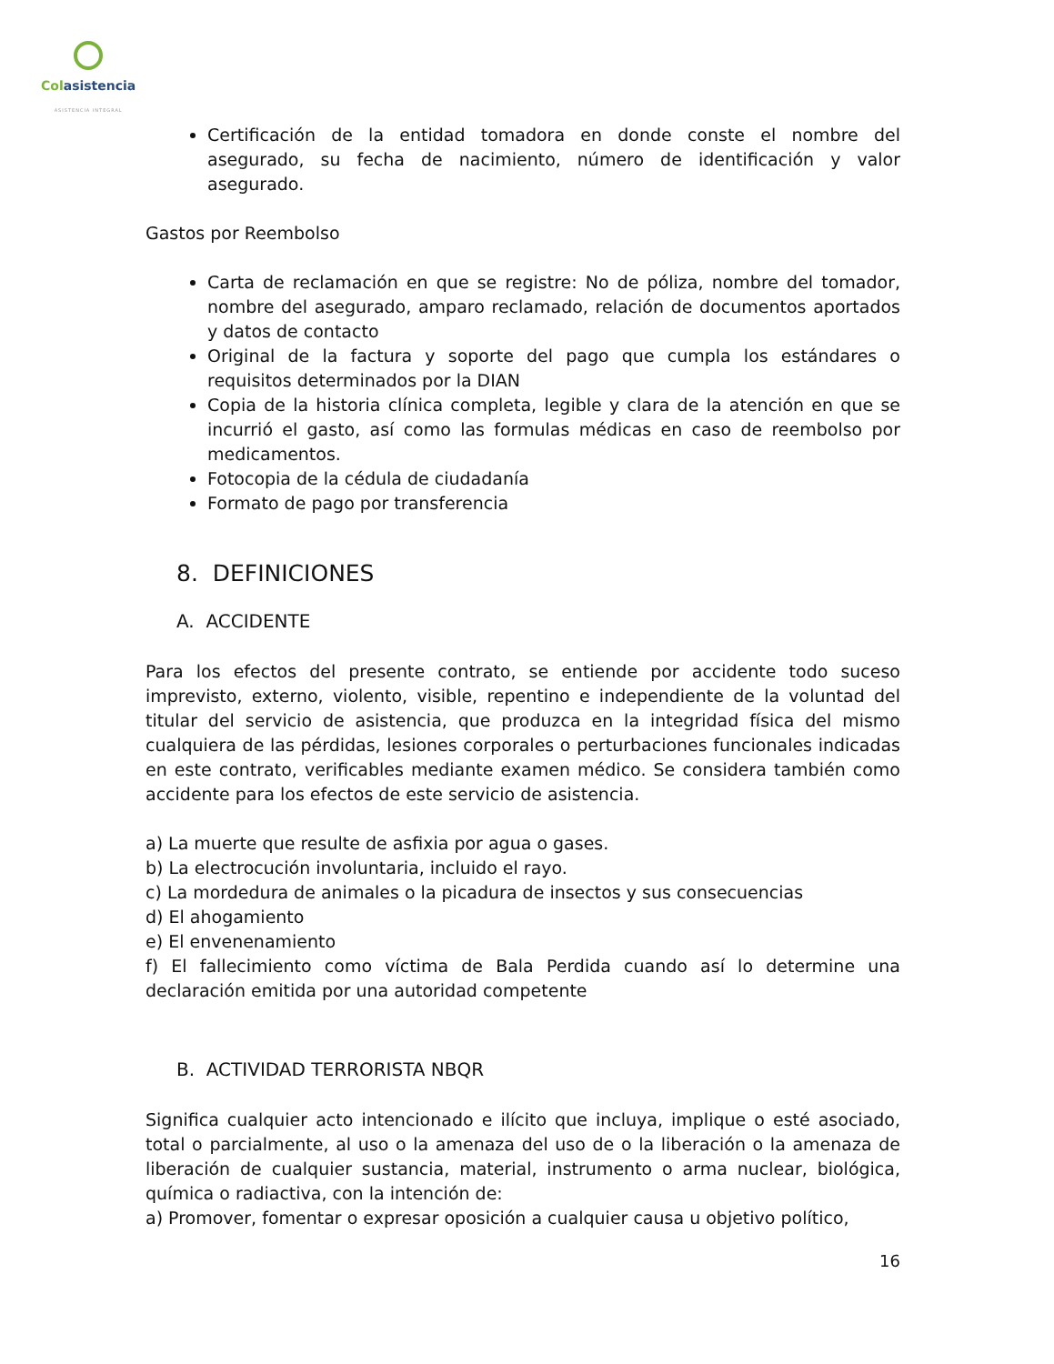Colasistencia
ASISTENCIA INTEGRAL
Certificación de la entidad tomadora en donde conste el nombre del asegurado, su fecha de nacimiento, número de identificación y valor asegurado.
Gastos por Reembolso
Carta de reclamación en que se registre: No de póliza, nombre del tomador, nombre del asegurado, amparo reclamado, relación de documentos aportados y datos de contacto
Original de la factura y soporte del pago que cumpla los estándares o requisitos determinados por la DIAN
Copia de la historia clínica completa, legible y clara de la atención en que se incurrió el gasto, así como las formulas médicas en caso de reembolso por medicamentos.
Fotocopia de la cédula de ciudadanía
Formato de pago por transferencia
8. DEFINICIONES
A. ACCIDENTE
Para los efectos del presente contrato, se entiende por accidente todo suceso imprevisto, externo, violento, visible, repentino e independiente de la voluntad del titular del servicio de asistencia, que produzca en la integridad física del mismo cualquiera de las pérdidas, lesiones corporales o perturbaciones funcionales indicadas en este contrato, verificables mediante examen médico. Se considera también como accidente para los efectos de este servicio de asistencia.
a) La muerte que resulte de asfixia por agua o gases.
b) La electrocución involuntaria, incluido el rayo.
c) La mordedura de animales o la picadura de insectos y sus consecuencias
d) El ahogamiento
e) El envenenamiento
f) El fallecimiento como víctima de Bala Perdida cuando así lo determine una declaración emitida por una autoridad competente
B. ACTIVIDAD TERRORISTA NBQR
Significa cualquier acto intencionado e ilícito que incluya, implique o esté asociado, total o parcialmente, al uso o la amenaza del uso de o la liberación o la amenaza de liberación de cualquier sustancia, material, instrumento o arma nuclear, biológica, química o radiactiva, con la intención de:
a) Promover, fomentar o expresar oposición a cualquier causa u objetivo político,
16